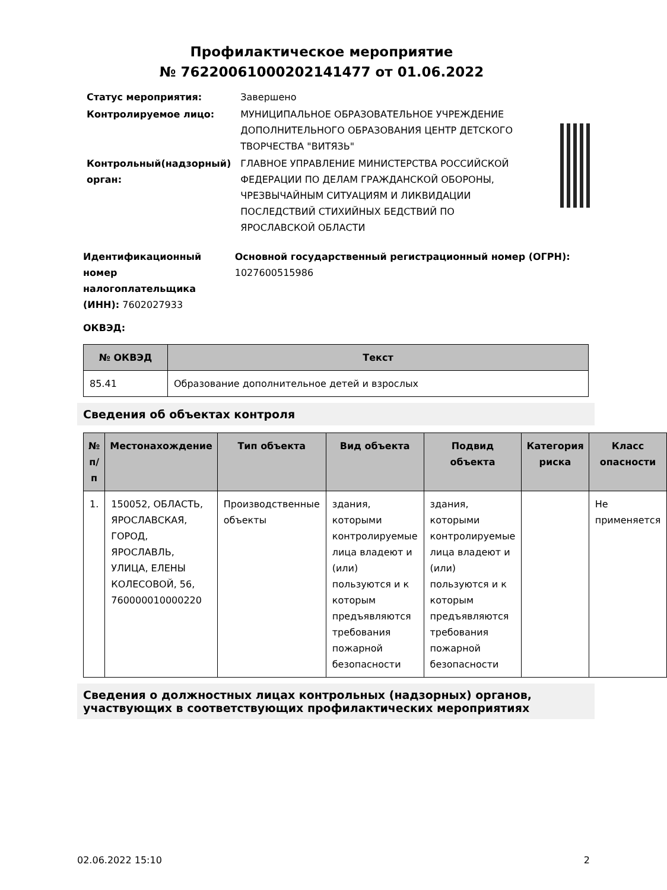Профилактическое мероприятие
№ 76220061000202141477 от 01.06.2022
| Статус мероприятия: | Завершено |
| Контролируемое лицо: | МУНИЦИПАЛЬНОЕ ОБРАЗОВАТЕЛЬНОЕ УЧРЕЖДЕНИЕ ДОПОЛНИТЕЛЬНОГО ОБРАЗОВАНИЯ ЦЕНТР ДЕТСКОГО ТВОРЧЕСТВА "ВИТЯЗЬ" |
| Контрольный(надзорный) орган: | ГЛАВНОЕ УПРАВЛЕНИЕ МИНИСТЕРСТВА РОССИЙСКОЙ ФЕДЕРАЦИИ ПО ДЕЛАМ ГРАЖДАНСКОЙ ОБОРОНЫ, ЧРЕЗВЫЧАЙНЫМ СИТУАЦИЯМ И ЛИКВИДАЦИИ ПОСЛЕДСТВИЙ СТИХИЙНЫХ БЕДСТВИЙ ПО ЯРОСЛАВСКОЙ ОБЛАСТИ |
Идентификационный номер налогоплательщика (ИНН): 7602027933
Основной государственный регистрационный номер (ОГРН): 1027600515986
ОКВЭД:
| № ОКВЭД | Текст |
| --- | --- |
| 85.41 | Образование дополнительное детей и взрослых |
Сведения об объектах контроля
| № п/п | Местонахождение | Тип объекта | Вид объекта | Подвид объекта | Категория риска | Класс опасности |
| --- | --- | --- | --- | --- | --- | --- |
| 1. | 150052, ОБЛАСТЬ, ЯРОСЛАВСКАЯ, ГОРОД, ЯРОСЛАВЛЬ, УЛИЦА, ЕЛЕНЫ КОЛЕСОВОЙ, 56, 760000010000220 | Производственные объекты | здания, которыми контролируемые лица владеют и (или) пользуются и к которым предъявляются требования пожарной безопасности | здания, которыми контролируемые лица владеют и (или) пользуются и к которым предъявляются требования пожарной безопасности | | Не применяется |
Сведения о должностных лицах контрольных (надзорных) органов, участвующих в соответствующих профилактических мероприятиях
02.06.2022 15:10 2